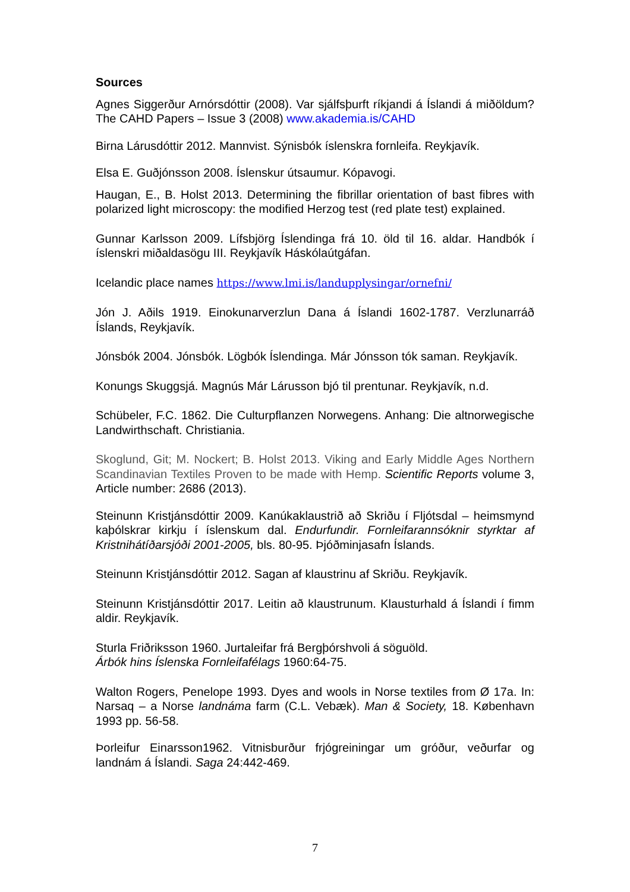Sources
Agnes Siggerður Arnórsdóttir (2008). Var sjálfsþurft ríkjandi á Íslandi á miðöldum? The CAHD Papers – Issue 3 (2008) www.akademia.is/CAHD
Birna Lárusdóttir 2012. Mannvist. Sýnisbók íslenskra fornleifa. Reykjavík.
Elsa E. Guðjónsson 2008. Íslenskur útsaumur. Kópavogi.
Haugan, E., B. Holst 2013. Determining the fibrillar orientation of bast fibres with polarized light microscopy: the modified Herzog test (red plate test) explained.
Gunnar Karlsson 2009. Lífsbjörg Íslendinga frá 10. öld til 16. aldar. Handbók í íslenskri miðaldasögu III. Reykjavík Háskólaútgáfan.
Icelandic place names https://www.lmi.is/landupplysingar/ornefni/
Jón J. Aðils 1919. Einokunarverzlun Dana á Íslandi 1602-1787. Verzlunarráð Íslands, Reykjavík.
Jónsbók 2004. Jónsbók. Lögbók Íslendinga. Már Jónsson tók saman. Reykjavík.
Konungs Skuggsjá. Magnús Már Lárusson bjó til prentunar. Reykjavík, n.d.
Schübeler, F.C. 1862. Die Culturpflanzen Norwegens. Anhang: Die altnorwegische Landwirthschaft. Christiania.
Skoglund, Git; M. Nockert; B. Holst 2013. Viking and Early Middle Ages Northern Scandinavian Textiles Proven to be made with Hemp. Scientific Reports volume 3, Article number: 2686 (2013).
Steinunn Kristjánsdóttir 2009. Kanúkaklaustrið að Skriðu í Fljótsdal – heimsmynd kaþólskrar kirkju í íslenskum dal. Endurfundir. Fornleifarannsóknir styrktar af Kristnihátíðarsjóði 2001-2005, bls. 80-95. Þjóðminjasafn Íslands.
Steinunn Kristjánsdóttir 2012. Sagan af klaustrinu af Skriðu. Reykjavík.
Steinunn Kristjánsdóttir 2017. Leitin að klaustrunum. Klausturhald á Íslandi í fimm aldir. Reykjavík.
Sturla Friðriksson 1960. Jurtaleifar frá Bergþórshvoli á söguöld.
Árbók hins Íslenska Fornleifafélags 1960:64-75.
Walton Rogers, Penelope 1993. Dyes and wools in Norse textiles from Ø 17a. In: Narsaq – a Norse landnáma farm (C.L. Vebæk). Man & Society, 18. København 1993 pp. 56-58.
Þorleifur Einarsson1962. Vitnisburður frjógreiningar um gróður, veðurfar og landnám á Íslandi. Saga 24:442-469.
7